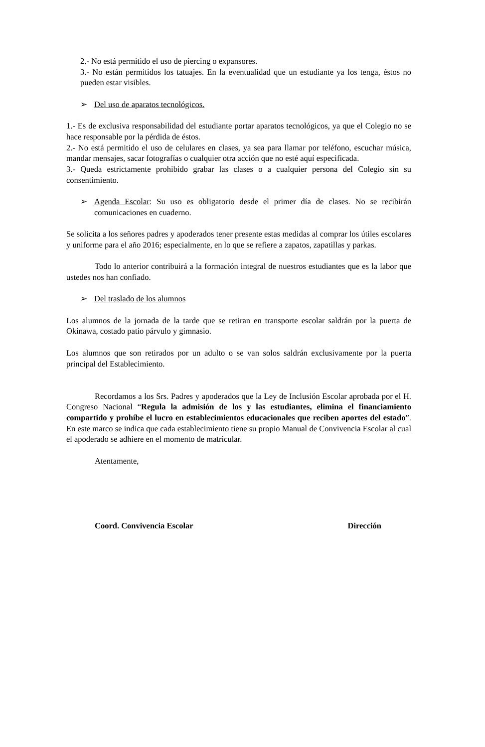2.- No está permitido el uso de piercing o expansores.
3.- No están permitidos los tatuajes. En la eventualidad que un estudiante ya los tenga, éstos no pueden estar visibles.
➢ Del uso de aparatos tecnológicos.
1.- Es de exclusiva responsabilidad del estudiante portar aparatos tecnológicos, ya que el Colegio no se hace responsable por la pérdida de éstos.
2.- No está permitido el uso de celulares en clases, ya sea para llamar por teléfono, escuchar música, mandar mensajes, sacar fotografías o cualquier otra acción que no esté aquí especificada.
3.- Queda estrictamente prohibido grabar las clases o a cualquier persona del Colegio sin su consentimiento.
➢ Agenda Escolar: Su uso es obligatorio desde el primer día de clases. No se recibirán comunicaciones en cuaderno.
Se solicita a los señores padres y apoderados tener presente estas medidas al comprar los útiles escolares y uniforme para el año 2016; especialmente, en lo que se refiere a zapatos, zapatillas y parkas.
Todo lo anterior contribuirá a la formación integral de nuestros estudiantes que es la labor que ustedes nos han confiado.
➢ Del traslado de los alumnos
Los alumnos de la jornada de la tarde que se retiran en transporte escolar saldrán por la puerta de Okinawa, costado patio párvulo y gimnasio.
Los alumnos que son retirados por un adulto o se van solos saldrán exclusivamente por la puerta principal del Establecimiento.
Recordamos a los Srs. Padres y apoderados que la Ley de Inclusión Escolar aprobada por el H. Congreso Nacional “Regula la admisión de los y las estudiantes, elimina el financiamiento compartido y prohíbe el lucro en establecimientos educacionales que reciben aportes del estado”. En este marco se indica que cada establecimiento tiene su propio Manual de Convivencia Escolar al cual el apoderado se adhiere en el momento de matricular.
Atentamente,
Coord. Convivencia Escolar Dirección